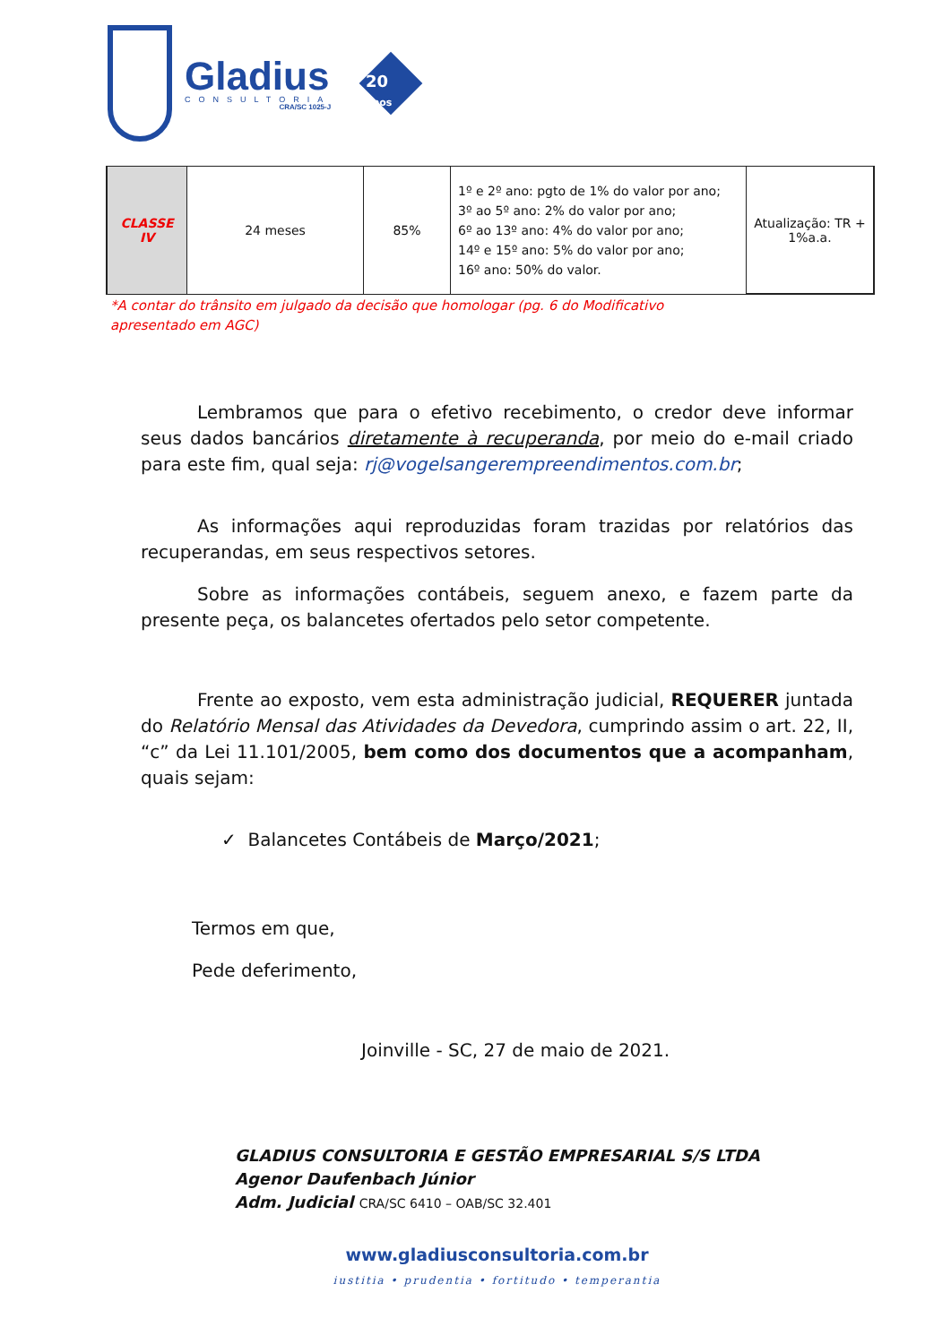Gladius
CONSULTORIA
CRA/SC 1025-J
20
anos
| CLASSE IV | 24 meses | 85% | 1º e 2º ano: pgto de 1% do valor por ano; 3º ao 5º ano: 2% do valor por ano; 6º ao 13º ano: 4% do valor por ano; 14º e 15º ano: 5% do valor por ano; 16º ano: 50% do valor. | Atualização: TR + 1%a.a. |
*A contar do trânsito em julgado da decisão que homologar (pg. 6 do Modificativo apresentado em AGC)
Lembramos que para o efetivo recebimento, o credor deve informar seus dados bancários diretamente à recuperanda, por meio do e-mail criado para este fim, qual seja: rj@vogelsangerempreendimentos.com.br;
As informações aqui reproduzidas foram trazidas por relatórios das recuperandas, em seus respectivos setores.
Sobre as informações contábeis, seguem anexo, e fazem parte da presente peça, os balancetes ofertados pelo setor competente.
Frente ao exposto, vem esta administração judicial, REQUERER juntada do Relatório Mensal das Atividades da Devedora, cumprindo assim o art. 22, II, “c” da Lei 11.101/2005, bem como dos documentos que a acompanham, quais sejam:
✓ Balancetes Contábeis de Março/2021;
Termos em que,
Pede deferimento,
Joinville - SC, 27 de maio de 2021.
GLADIUS CONSULTORIA E GESTÃO EMPRESARIAL S/S LTDA
Agenor Daufenbach Júnior
Adm. Judicial CRA/SC 6410 – OAB/SC 32.401
www.gladiusconsultoria.com.br
iustitia • prudentia • fortitudo • temperantia